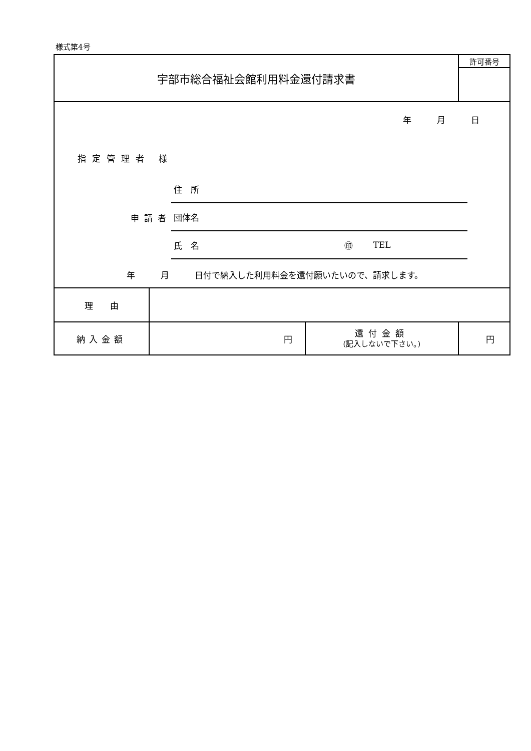様式第4号
| 宇部市総合福祉会館利用料金還付請求書 | | | 許可番号 |
| 年 月 日 指定管理者 様 住 所 申請者 団体名 氏 名 ㊞ TEL 年 月 日付で納入した利用料金を還付願いたいので、請求します。 | | | |
| 理 由 | | | |
| 納入金額 | 円 | 還付金額 (記入しないで下さい。) | 円 |